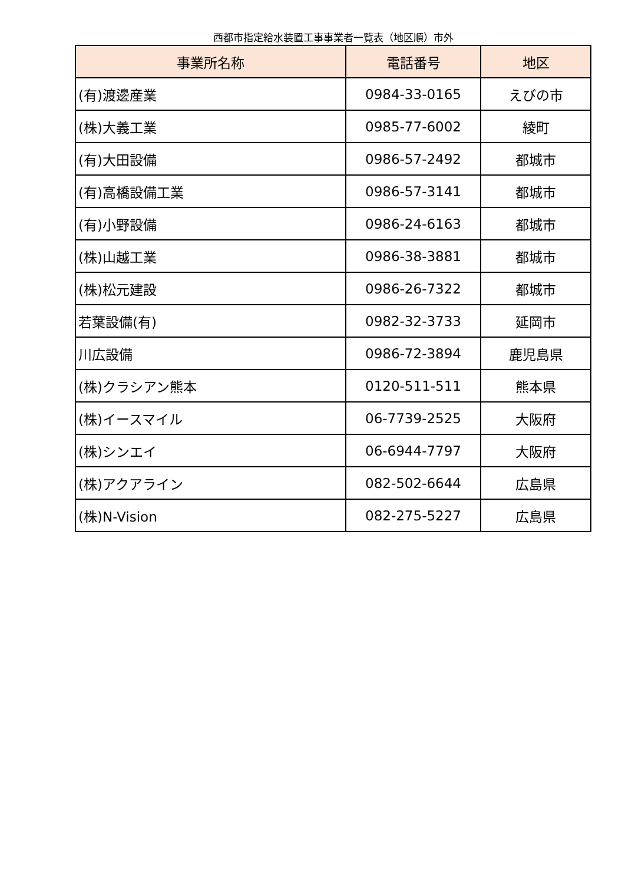西都市指定給水装置工事事業者一覧表（地区順）市外
| 事業所名称 | 電話番号 | 地区 |
| --- | --- | --- |
| (有)渡邊産業 | 0984-33-0165 | えびの市 |
| (株)大義工業 | 0985-77-6002 | 綾町 |
| (有)大田設備 | 0986-57-2492 | 都城市 |
| (有)高橋設備工業 | 0986-57-3141 | 都城市 |
| (有)小野設備 | 0986-24-6163 | 都城市 |
| (株)山越工業 | 0986-38-3881 | 都城市 |
| (株)松元建設 | 0986-26-7322 | 都城市 |
| 若葉設備(有) | 0982-32-3733 | 延岡市 |
| 川広設備 | 0986-72-3894 | 鹿児島県 |
| (株)クラシアン熊本 | 0120-511-511 | 熊本県 |
| (株)イースマイル | 06-7739-2525 | 大阪府 |
| (株)シンエイ | 06-6944-7797 | 大阪府 |
| (株)アクアライン | 082-502-6644 | 広島県 |
| (株)N-Vision | 082-275-5227 | 広島県 |